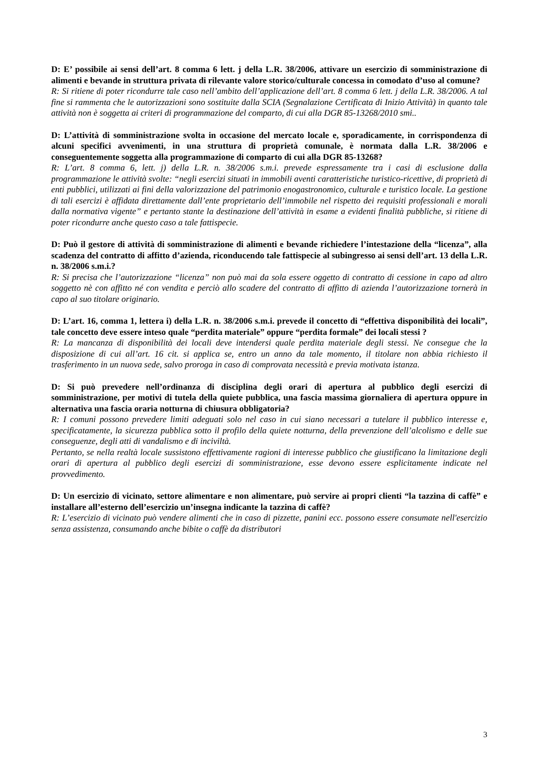D: E’ possibile ai sensi dell’art. 8 comma 6 lett. j della L.R. 38/2006, attivare un esercizio di somministrazione di alimenti e bevande in struttura privata di rilevante valore storico/culturale concessa in comodato d’uso al comune?
R: Si ritiene di poter ricondurre tale caso nell’ambito dell’applicazione dell’art. 8 comma 6 lett. j della L.R. 38/2006. A tal fine si rammenta che le autorizzazioni sono sostituite dalla SCIA (Segnalazione Certificata di Inizio Attività) in quanto tale attività non è soggetta ai criteri di programmazione del comparto, di cui alla DGR 85-13268/2010 smi..
D: L’attività di somministrazione svolta in occasione del mercato locale e, sporadicamente, in corrispondenza di alcuni specifici avvenimenti, in una struttura di proprietà comunale, è normata dalla L.R. 38/2006 e conseguentemente soggetta alla programmazione di comparto di cui alla DGR 85-13268?
R: L’art. 8 comma 6, lett. j) della L.R. n. 38/2006 s.m.i. prevede espressamente tra i casi di esclusione dalla programmazione le attività svolte: “negli esercizi situati in immobili aventi caratteristiche turistico-ricettive, di proprietà di enti pubblici, utilizzati ai fini della valorizzazione del patrimonio enogastronomico, culturale e turistico locale. La gestione di tali esercizi è affidata direttamente dall’ente proprietario dell’immobile nel rispetto dei requisiti professionali e morali dalla normativa vigente” e pertanto stante la destinazione dell’attività in esame a evidenti finalità pubbliche, si ritiene di poter ricondurre anche questo caso a tale fattispecie.
D: Può il gestore di attività di somministrazione di alimenti e bevande richiedere l’intestazione della “licenza”, alla scadenza del contratto di affitto d’azienda, riconducendo tale fattispecie al subingresso ai sensi dell’art. 13 della L.R. n. 38/2006 s.m.i.?
R: Si precisa che l’autorizzazione “licenza” non può mai da sola essere oggetto di contratto di cessione in capo ad altro soggetto nè con affitto né con vendita e perciò allo scadere del contratto di affitto di azienda l’autorizzazione tornerà in capo al suo titolare originario.
D: L’art. 16, comma 1, lettera i) della L.R. n. 38/2006 s.m.i. prevede il concetto di “effettiva disponibilità dei locali”, tale concetto deve essere inteso quale “perdita materiale” oppure “perdita formale” dei locali stessi ?
R: La mancanza di disponibilità dei locali deve intendersi quale perdita materiale degli stessi. Ne consegue che la disposizione di cui all’art. 16 cit. si applica se, entro un anno da tale momento, il titolare non abbia richiesto il trasferimento in un nuova sede, salvo proroga in caso di comprovata necessità e previa motivata istanza.
D: Si può prevedere nell’ordinanza di disciplina degli orari di apertura al pubblico degli esercizi di somministrazione, per motivi di tutela della quiete pubblica, una fascia massima giornaliera di apertura oppure in alternativa una fascia oraria notturna di chiusura obbligatoria?
R: I comuni possono prevedere limiti adeguati solo nel caso in cui siano necessari a tutelare il pubblico interesse e, specificatamente, la sicurezza pubblica sotto il profilo della quiete notturna, della prevenzione dell’alcolismo e delle sue conseguenze, degli atti di vandalismo e di inciviltà.
Pertanto, se nella realtà locale sussistono effettivamente ragioni di interesse pubblico che giustificano la limitazione degli orari di apertura al pubblico degli esercizi di somministrazione, esse devono essere esplicitamente indicate nel provvedimento.
D: Un esercizio di vicinato, settore alimentare e non alimentare, può servire ai propri clienti “la tazzina di caffè” e installare all’esterno dell’esercizio un’insegna indicante la tazzina di caffè?
R: L’esercizio di vicinato può vendere alimenti che in caso di pizzette, panini ecc. possono essere consumate nell'esercizio senza assistenza, consumando anche bibite o caffè da distributori
3